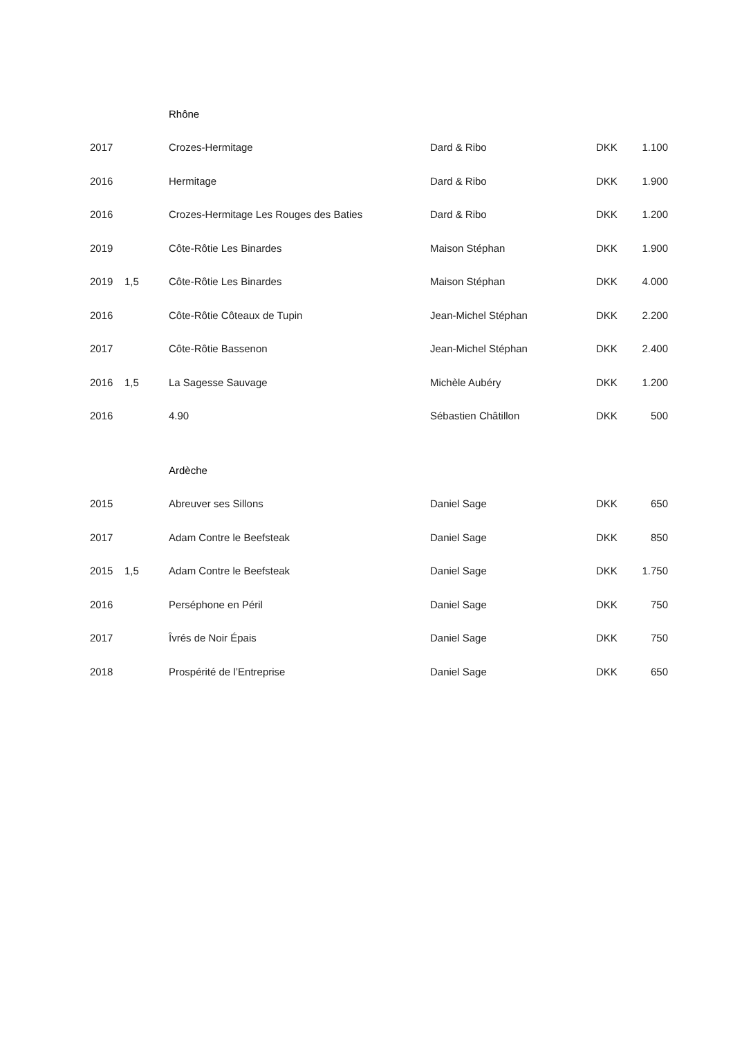| | | Rhône | | | |
| 2017 | | Crozes-Hermitage | Dard & Ribo | DKK | 1.100 |
| 2016 | | Hermitage | Dard & Ribo | DKK | 1.900 |
| 2016 | | Crozes-Hermitage Les Rouges des Baties | Dard & Ribo | DKK | 1.200 |
| 2019 | | Côte-Rôtie Les Binardes | Maison Stéphan | DKK | 1.900 |
| 2019 | 1,5 | Côte-Rôtie Les Binardes | Maison Stéphan | DKK | 4.000 |
| 2016 | | Côte-Rôtie Côteaux de Tupin | Jean-Michel Stéphan | DKK | 2.200 |
| 2017 | | Côte-Rôtie Bassenon | Jean-Michel Stéphan | DKK | 2.400 |
| 2016 | 1,5 | La Sagesse Sauvage | Michèle Aubéry | DKK | 1.200 |
| 2016 | | 4.90 | Sébastien Châtillon | DKK | 500 |
| | | Ardèche | | | |
| 2015 | | Abreuver ses Sillons | Daniel Sage | DKK | 650 |
| 2017 | | Adam Contre le Beefsteak | Daniel Sage | DKK | 850 |
| 2015 | 1,5 | Adam Contre le Beefsteak | Daniel Sage | DKK | 1.750 |
| 2016 | | Perséphone en Péril | Daniel Sage | DKK | 750 |
| 2017 | | Îvrés de Noir Épais | Daniel Sage | DKK | 750 |
| 2018 | | Prospérité de l’Entreprise | Daniel Sage | DKK | 650 |